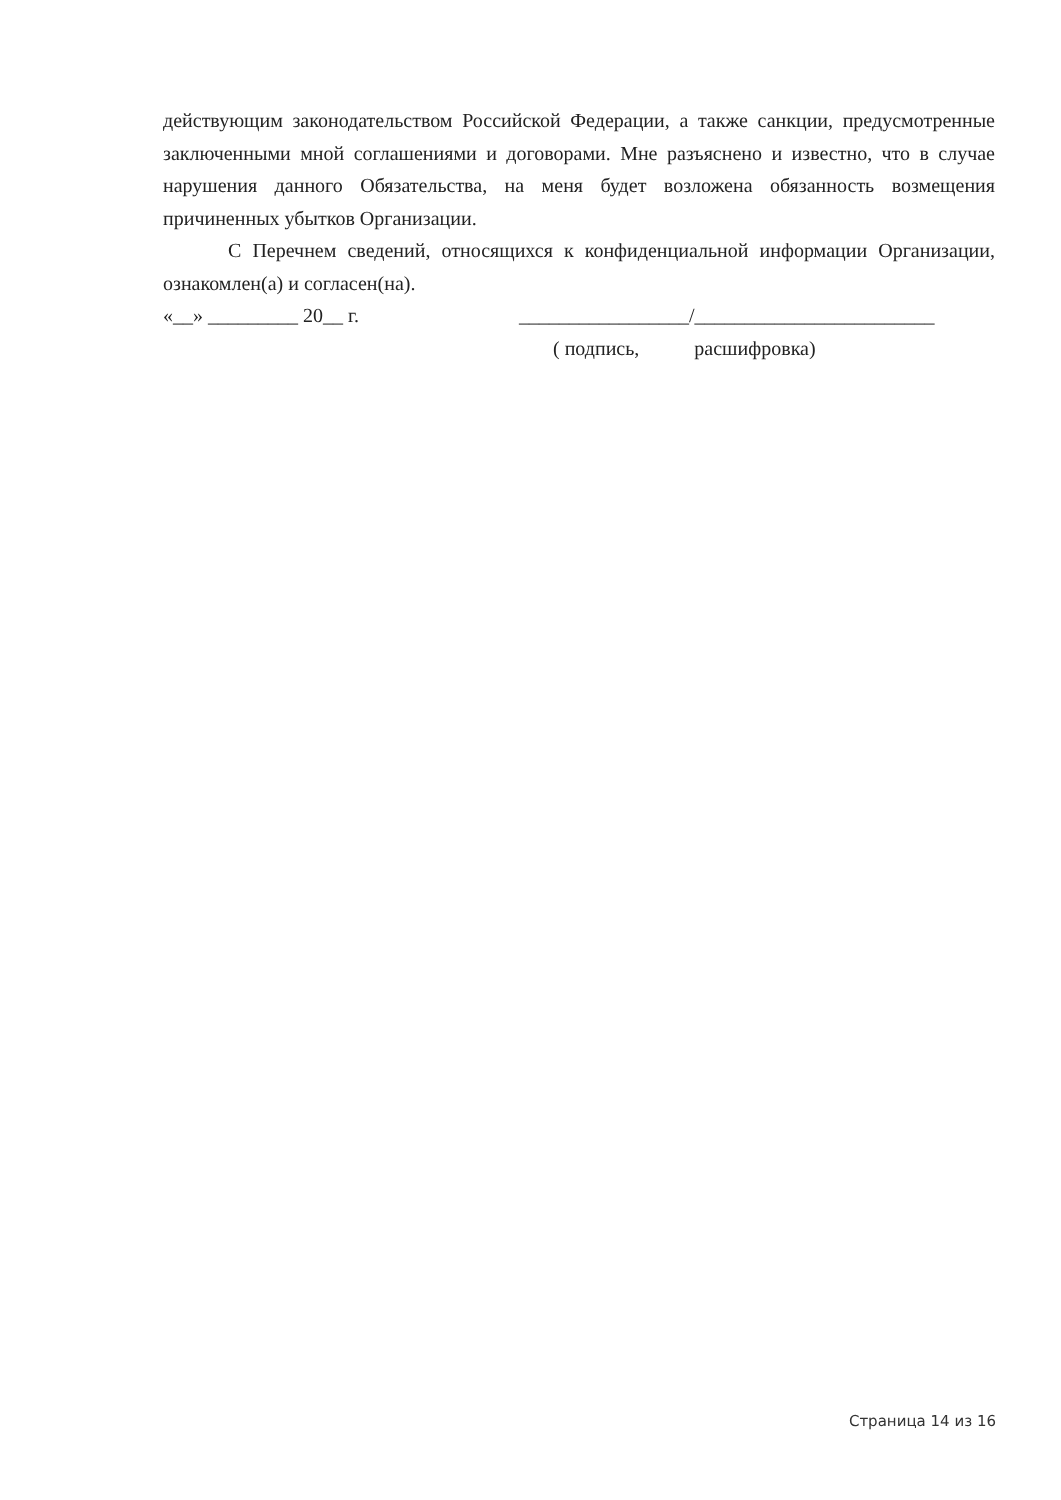действующим законодательством Российской Федерации, а также санкции, предусмотренные заключенными мной соглашениями и договорами. Мне разъяснено и известно, что в случае нарушения данного Обязательства, на меня будет возложена обязанность возмещения причиненных убытков Организации.
С Перечнем сведений, относящихся к конфиденциальной информации Организации, ознакомлен(а) и согласен(на).
«__» _________ 20__ г. _________________/________________________
( подпись, расшифровка)
Страница 14 из 16